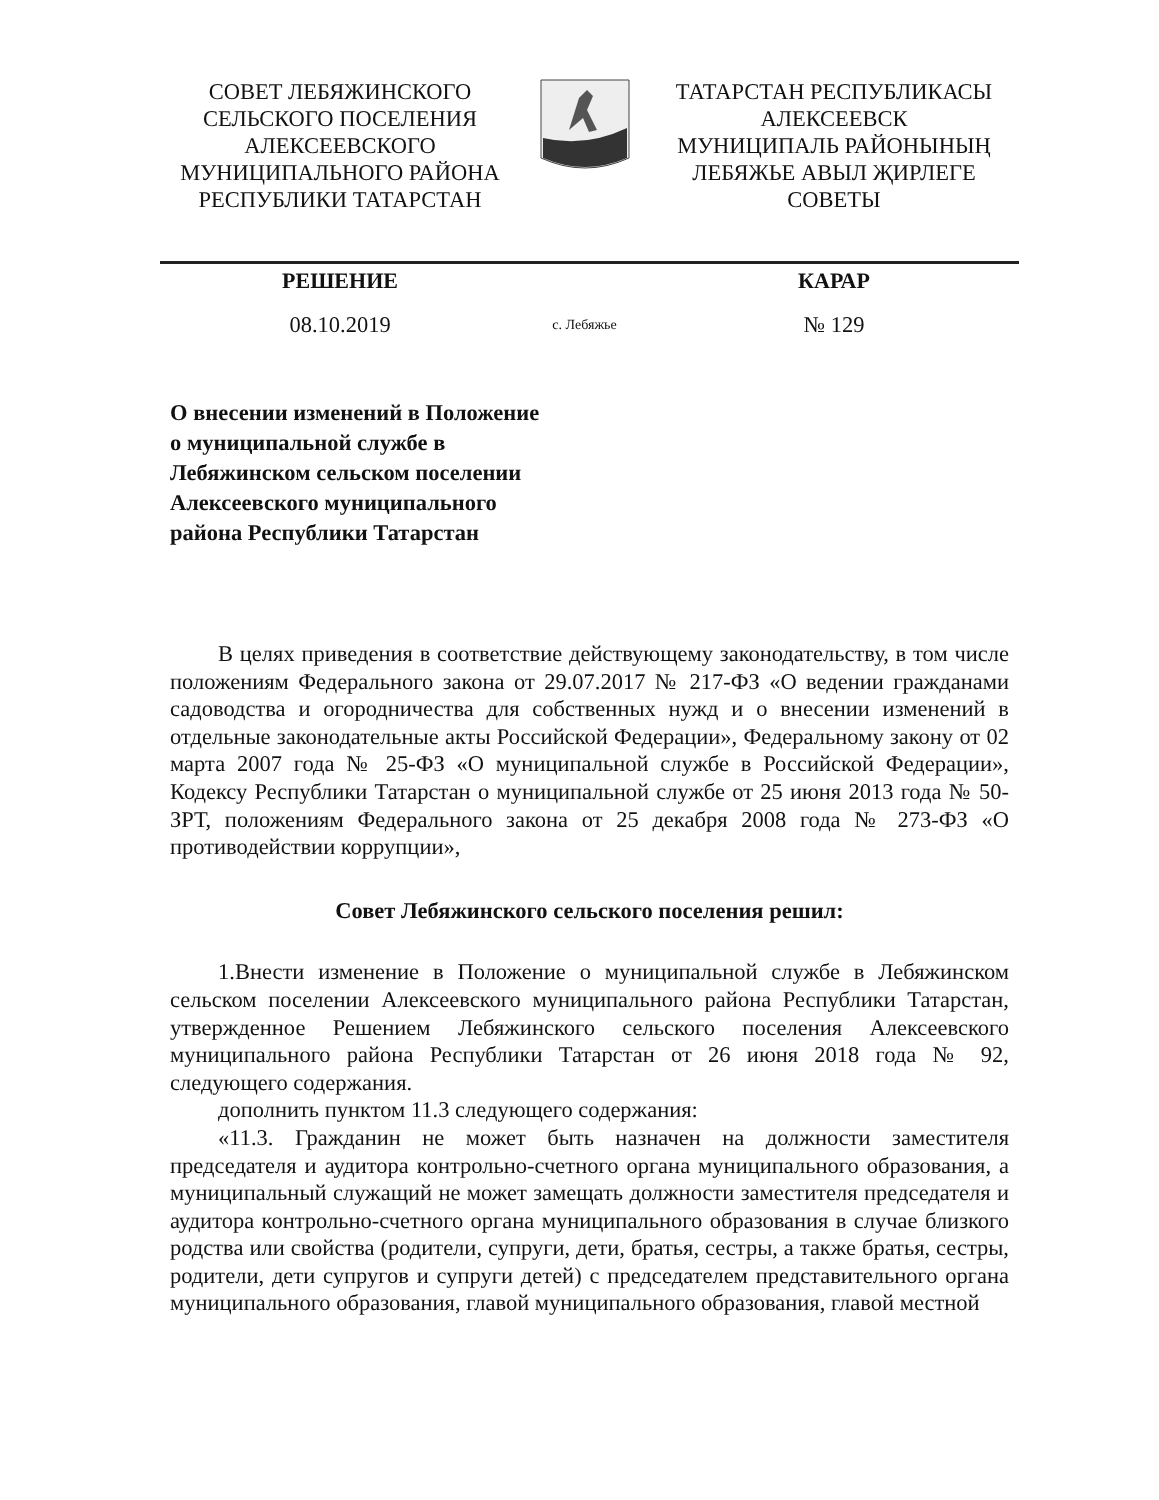СОВЕТ ЛЕБЯЖИНСКОГО
СЕЛЬСКОГО ПОСЕЛЕНИЯ
АЛЕКСЕЕВСКОГО
МУНИЦИПАЛЬНОГО РАЙОНА
РЕСПУБЛИКИ ТАТАРСТАН
ТАТАРСТАН РЕСПУБЛИКАСЫ
АЛЕКСЕЕВСК
МУНИЦИПАЛЬ РАЙОНЫНЫҢ
ЛЕБЯЖЬЕ АВЫЛ ҖИРЛЕГЕ
СОВЕТЫ
РЕШЕНИЕ КАРАР
08.10.2019 с. Лебяжье № 129
О внесении изменений в Положение
о муниципальной службе в
Лебяжинском сельском поселении
Алексеевского муниципального
района Республики Татарстан
В целях приведения в соответствие действующему законодательству, в том числе положениям Федерального закона от 29.07.2017 № 217-ФЗ «О ведении гражданами садоводства и огородничества для собственных нужд и о внесении изменений в отдельные законодательные акты Российской Федерации», Федеральному закону от 02 марта 2007 года № 25-ФЗ «О муниципальной службе в Российской Федерации», Кодексу Республики Татарстан о муниципальной службе от 25 июня 2013 года № 50-ЗРТ, положениям Федерального закона от 25 декабря 2008 года № 273-ФЗ «О противодействии коррупции»,
Совет Лебяжинского сельского поселения решил:
1.Внести изменение в Положение о муниципальной службе в Лебяжинском сельском поселении Алексеевского муниципального района Республики Татарстан, утвержденное Решением Лебяжинского сельского поселения Алексеевского муниципального района Республики Татарстан от 26 июня 2018 года № 92, следующего содержания.
дополнить пунктом 11.3 следующего содержания:
«11.3. Гражданин не может быть назначен на должности заместителя председателя и аудитора контрольно-счетного органа муниципального образования, а муниципальный служащий не может замещать должности заместителя председателя и аудитора контрольно-счетного органа муниципального образования в случае близкого родства или свойства (родители, супруги, дети, братья, сестры, а также братья, сестры, родители, дети супругов и супруги детей) с председателем представительного органа муниципального образования, главой муниципального образования, главой местной